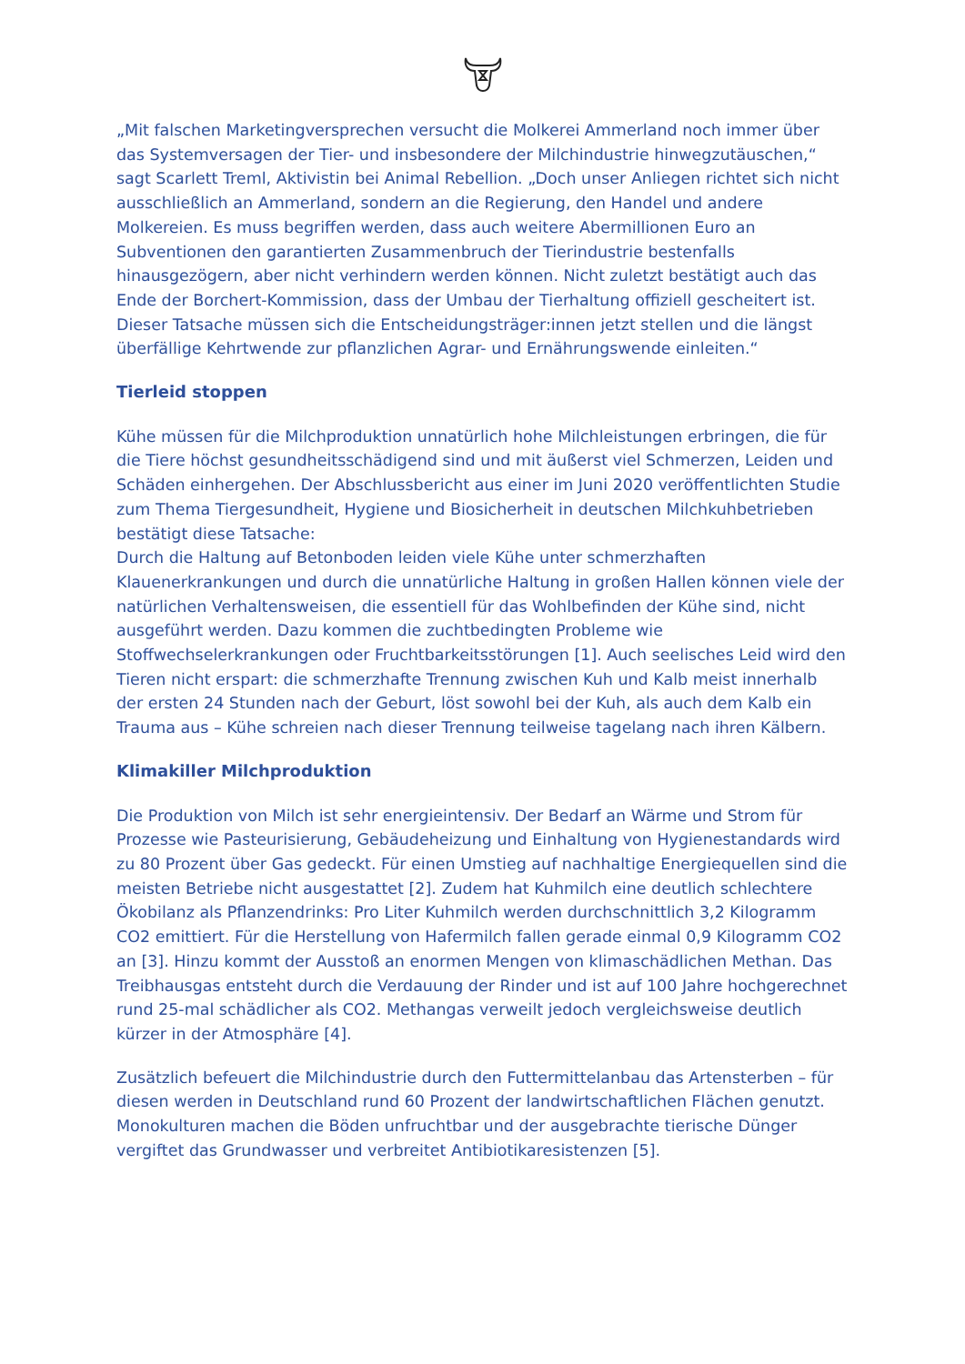„Mit falschen Marketingversprechen versucht die Molkerei Ammerland noch immer über das Systemversagen der Tier- und insbesondere der Milchindustrie hinwegzutäuschen,“ sagt Scarlett Treml, Aktivistin bei Animal Rebellion. „Doch unser Anliegen richtet sich nicht ausschließlich an Ammerland, sondern an die Regierung, den Handel und andere Molkereien. Es muss begriffen werden, dass auch weitere Abermillionen Euro an Subventionen den garantierten Zusammenbruch der Tierindustrie bestenfalls hinausgezögern, aber nicht verhindern werden können. Nicht zuletzt bestätigt auch das Ende der Borchert-Kommission, dass der Umbau der Tierhaltung offiziell gescheitert ist. Dieser Tatsache müssen sich die Entscheidungsträger:innen jetzt stellen und die längst überfällige Kehrtwende zur pflanzlichen Agrar- und Ernährungswende einleiten.“
Tierleid stoppen
Kühe müssen für die Milchproduktion unnatürlich hohe Milchleistungen erbringen, die für die Tiere höchst gesundheitsschädigend sind und mit äußerst viel Schmerzen, Leiden und Schäden einhergehen. Der Abschlussbericht aus einer im Juni 2020 veröffentlichten Studie zum Thema Tiergesundheit, Hygiene und Biosicherheit in deutschen Milchkuhbetrieben bestätigt diese Tatsache:
Durch die Haltung auf Betonboden leiden viele Kühe unter schmerzhaften Klauenerkrankungen und durch die unnatürliche Haltung in großen Hallen können viele der natürlichen Verhaltensweisen, die essentiell für das Wohlbefinden der Kühe sind, nicht ausgeführt werden. Dazu kommen die zuchtbedingten Probleme wie Stoffwechselerkrankungen oder Fruchtbarkeitsstörungen [1]. Auch seelisches Leid wird den Tieren nicht erspart: die schmerzhafte Trennung zwischen Kuh und Kalb meist innerhalb der ersten 24 Stunden nach der Geburt, löst sowohl bei der Kuh, als auch dem Kalb ein Trauma aus – Kühe schreien nach dieser Trennung teilweise tagelang nach ihren Kälbern.
Klimakiller Milchproduktion
Die Produktion von Milch ist sehr energieintensiv. Der Bedarf an Wärme und Strom für Prozesse wie Pasteurisierung, Gebäudeheizung und Einhaltung von Hygienestandards wird zu 80 Prozent über Gas gedeckt. Für einen Umstieg auf nachhaltige Energiequellen sind die meisten Betriebe nicht ausgestattet [2]. Zudem hat Kuhmilch eine deutlich schlechtere Ökobilanz als Pflanzendrinks: Pro Liter Kuhmilch werden durchschnittlich 3,2 Kilogramm CO2 emittiert. Für die Herstellung von Hafermilch fallen gerade einmal 0,9 Kilogramm CO2 an [3]. Hinzu kommt der Ausstoß an enormen Mengen von klimaschädlichen Methan. Das Treibhausgas entsteht durch die Verdauung der Rinder und ist auf 100 Jahre hochgerechnet rund 25-mal schädlicher als CO2. Methangas verweilt jedoch vergleichsweise deutlich kürzer in der Atmosphäre [4].
Zusätzlich befeuert die Milchindustrie durch den Futtermittelanbau das Artensterben – für diesen werden in Deutschland rund 60 Prozent der landwirtschaftlichen Flächen genutzt. Monokulturen machen die Böden unfruchtbar und der ausgebrachte tierische Dünger vergiftet das Grundwasser und verbreitet Antibiotikaresistenzen [5].